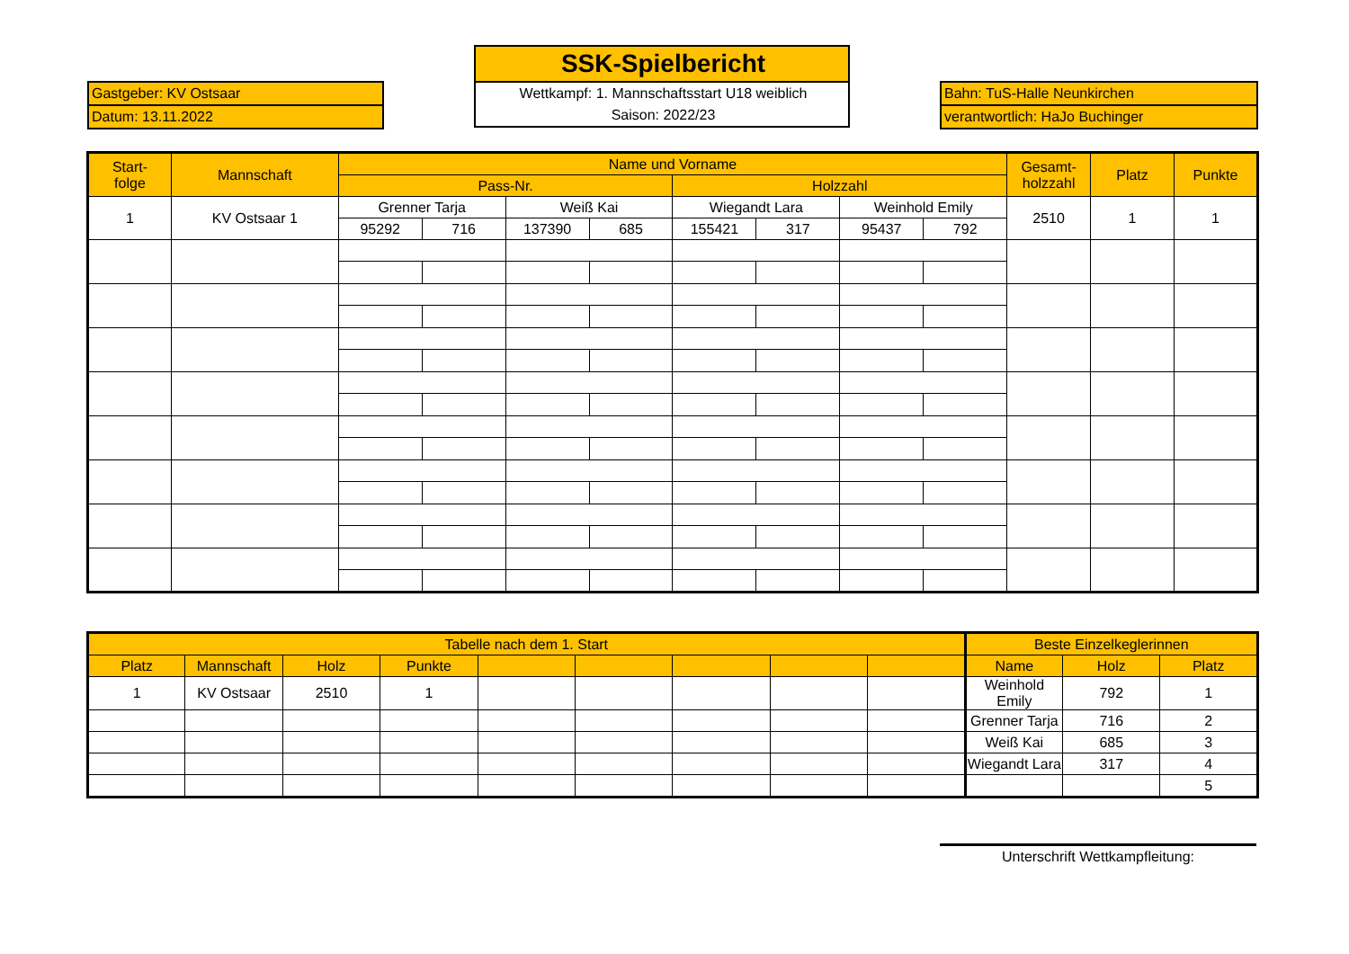Gastgeber: KV Ostsaar
Datum: 13.11.2022
SSK-Spielbericht
Wettkampf: 1. Mannschaftsstart U18 weiblich
Saison: 2022/23
Bahn: TuS-Halle Neunkirchen
verantwortlich: HaJo Buchinger
| Start- folge | Mannschaft | Name und Vorname | | | | | | | | Gesamt- holzzahl | Platz | Punkte |
| --- | --- | --- | --- | --- | --- | --- | --- | --- | --- | --- | --- | --- |
| | | Pass-Nr. | | | | Holzzahl | | | | | | |
| 1 | KV Ostsaar 1 | Grenner Tarja | | Weiß Kai | | Wiegandt Lara | | Weinhold Emily | | 2510 | 1 | 1 |
| | | 95292 | 716 | 137390 | 685 | 155421 | 317 | 95437 | 792 | | | |
| Tabelle nach dem 1. Start | | | | | | | | | Beste Einzelkeglerinnen | | |
| --- | --- | --- | --- | --- | --- | --- | --- | --- | --- | --- | --- |
| Platz | Mannschaft | Holz | Punkte | | | | | | Name | Holz | Platz |
| 1 | KV Ostsaar | 2510 | 1 | | | | | | Weinhold Emily | 792 | 1 |
| | | | | | | | | | Grenner Tarja | 716 | 2 |
| | | | | | | | | | Weiß Kai | 685 | 3 |
| | | | | | | | | | Wiegandt Lara | 317 | 4 |
| | | | | | | | | | | | 5 |
Unterschrift Wettkampfleitung: